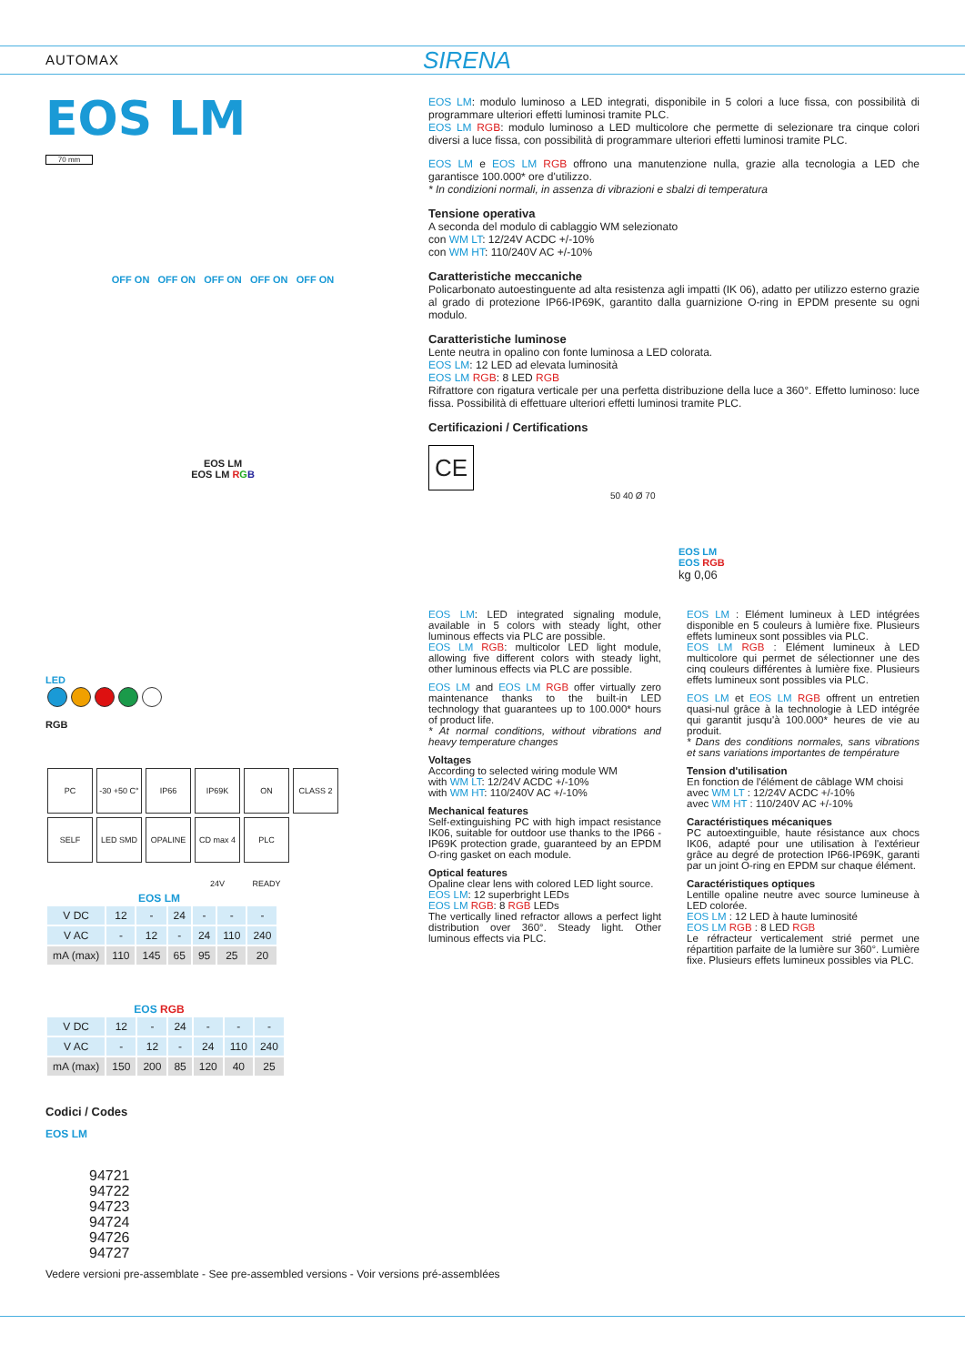AUTOMAX SIRENA
EOS LM
70 mm
OFF ON OFF ON OFF ON OFF ON OFF ON
EOS LM
EOS LM RGB
LED
RGB
PC -30 +50 C° IP66 IP69K ON CLASS 2
SELF LED SMD OPALINE CD max 4 24V PLC READY
EOS LM
| V DC | 12 | - | 24 | - | - | - |
| V AC | - | 12 | - | 24 | 110 | 240 |
| mA (max) | 110 | 145 | 65 | 95 | 25 | 20 |
EOS RGB
| V DC | 12 | - | 24 | - | - | - |
| V AC | - | 12 | - | 24 | 110 | 240 |
| mA (max) | 150 | 200 | 85 | 120 | 40 | 25 |
Codici / Codes
EOS LM
94721
94722
94723
94724
94726
94727
EOS LM: modulo luminoso a LED integrati, disponibile in 5 colori a luce fissa, con possibilità di programmare ulteriori effetti luminosi tramite PLC.
EOS LM RGB: modulo luminoso a LED multicolore che permette di selezionare tra cinque colori diversi a luce fissa, con possibilità di programmare ulteriori effetti luminosi tramite PLC.
EOS LM e EOS LM RGB offrono una manutenzione nulla, grazie alla tecnologia a LED che garantisce 100.000* ore d'utilizzo.
* In condizioni normali, in assenza di vibrazioni e sbalzi di temperatura
Tensione operativa
A seconda del modulo di cablaggio WM selezionato
con WM LT: 12/24V ACDC +/-10%
con WM HT: 110/240V AC +/-10%
Caratteristiche meccaniche
Policarbonato autoestinguente ad alta resistenza agli impatti (IK 06), adatto per utilizzo esterno grazie al grado di protezione IP66-IP69K, garantito dalla guarnizione O-ring in EPDM presente su ogni modulo.
Caratteristiche luminose
Lente neutra in opalino con fonte luminosa a LED colorata.
EOS LM: 12 LED ad elevata luminosità
EOS LM RGB: 8 LED RGB
Rifrattore con rigatura verticale per una perfetta distribuzione della luce a 360°. Effetto luminoso: luce fissa. Possibilità di effettuare ulteriori effetti luminosi tramite PLC.
Certificazioni / Certifications
CE
50 40 Ø 70
EOS LM
EOS RGB
kg 0,06
EOS LM: LED integrated signaling module, available in 5 colors with steady light, other luminous effects via PLC are possible.
EOS LM RGB: multicolor LED light module, allowing five different colors with steady light, other luminous effects via PLC are possible.
EOS LM and EOS LM RGB offer virtually zero maintenance thanks to the built-in LED technology that guarantees up to 100.000* hours of product life.
* At normal conditions, without vibrations and heavy temperature changes
Voltages
According to selected wiring module WM
with WM LT: 12/24V ACDC +/-10%
with WM HT: 110/240V AC +/-10%
Mechanical features
Self-extinguishing PC with high impact resistance IK06, suitable for outdoor use thanks to the IP66 -IP69K protection grade, guaranteed by an EPDM O-ring gasket on each module.
Optical features
Opaline clear lens with colored LED light source.
EOS LM: 12 superbright LEDs
EOS LM RGB: 8 RGB LEDs
The vertically lined refractor allows a perfect light distribution over 360°. Steady light. Other luminous effects via PLC.
EOS LM : Elément lumineux à LED intégrées disponible en 5 couleurs à lumière fixe. Plusieurs effets lumineux sont possibles via PLC.
EOS LM RGB : Elément lumineux à LED multicolore qui permet de sélectionner une des cinq couleurs différentes à lumière fixe. Plusieurs effets lumineux sont possibles via PLC.
EOS LM et EOS LM RGB offrent un entretien quasi-nul grâce à la technologie à LED intégrée qui garantit jusqu'à 100.000* heures de vie au produit.
* Dans des conditions normales, sans vibrations et sans variations importantes de température
Tension d'utilisation
En fonction de l'élément de câblage WM choisi
avec WM LT : 12/24V ACDC +/-10%
avec WM HT : 110/240V AC +/-10%
Caractéristiques mécaniques
PC autoextinguible, haute résistance aux chocs IK06, adapté pour une utilisation à l'extérieur grâce au degré de protection IP66-IP69K, garanti par un joint O-ring en EPDM sur chaque élément.
Caractéristiques optiques
Lentille opaline neutre avec source lumineuse à LED colorée.
EOS LM : 12 LED à haute luminosité
EOS LM RGB : 8 LED RGB
Le réfracteur verticalement strié permet une répartition parfaite de la lumière sur 360°. Lumière fixe. Plusieurs effets lumineux possibles via PLC.
Vedere versioni pre-assemblate - See pre-assembled versions - Voir versions pré-assemblées